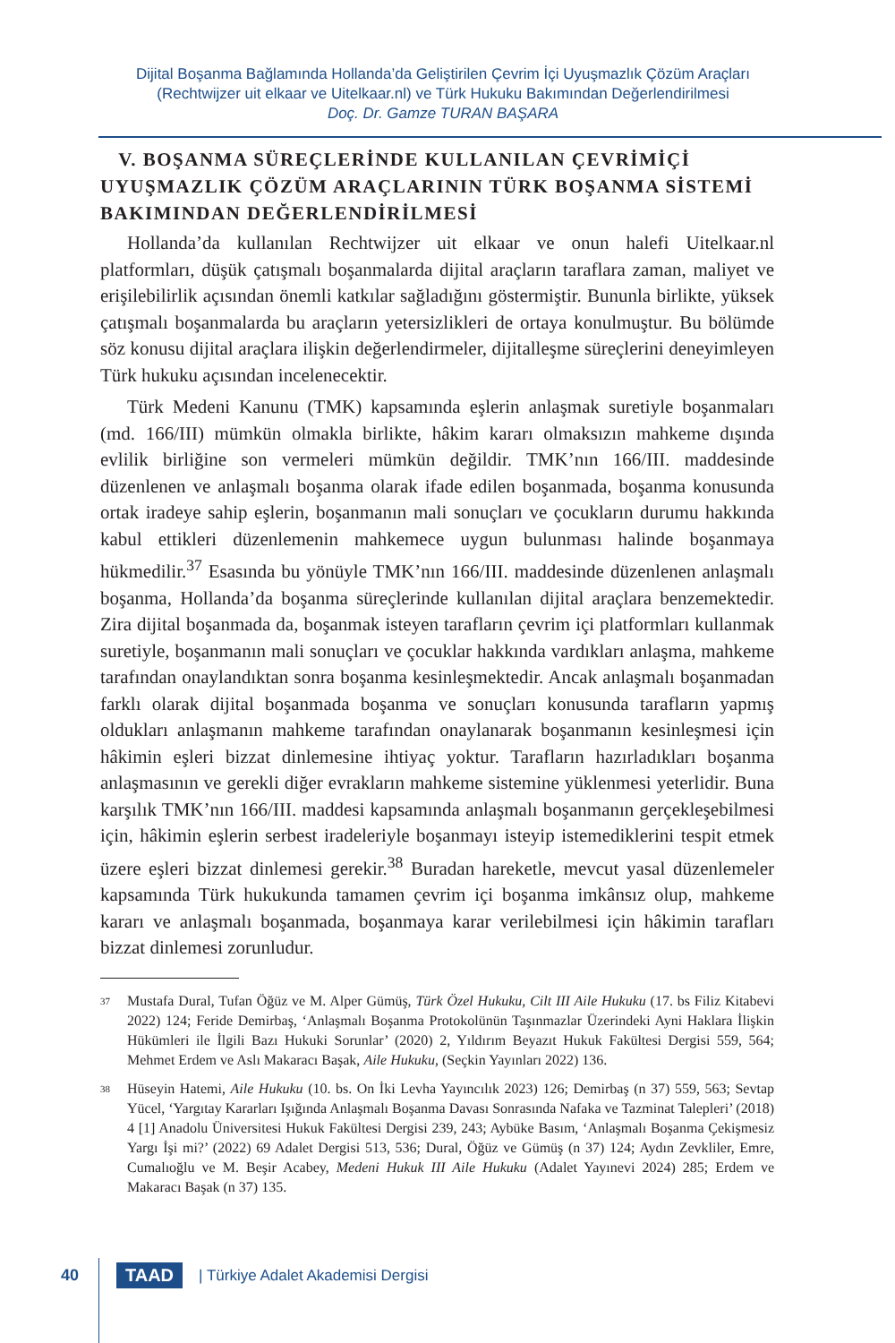Dijital Boşanma Bağlamında Hollanda’da Geliştirilen Çevrim İçi Uyuşmazlık Çözüm Araçları (Rechtwijzer uit elkaar ve Uitelkaar.nl) ve Türk Hukuku Bakımından Değerlendirilmesi
Doç. Dr. Gamze TURAN BAŞARA
V. BOŞANMA SÜREÇLERİNDE KULLANILAN ÇEVRİMİÇİ UYUŞMAZLIK ÇÖZÜM ARAÇLARININ TÜRK BOŞANMA SİSTEMİ BAKIMINDAN DEĞERLENDİRİLMESİ
Hollanda’da kullanılan Rechtwijzer uit elkaar ve onun halefi Uitelkaar.nl platformları, düşük çatışmalı boşanmalarda dijital araçların taraflara zaman, maliyet ve erişilebilirlik açısından önemli katkılar sağladığını göstermiştir. Bununla birlikte, yüksek çatışmalı boşanmalarda bu araçların yetersizlikleri de ortaya konulmuştur. Bu bölümde söz konusu dijital araçlara ilişkin değerlendirmeler, dijitalleşme süreçlerini deneyimleyen Türk hukuku açısından incelenecektir.
Türk Medeni Kanunu (TMK) kapsamında eşlerin anlaşmak suretiyle boşanmaları (md. 166/III) mümkün olmakla birlikte, hâkim kararı olmaksızın mahkeme dışında evlilik birliğine son vermeleri mümkün değildir. TMK’nın 166/III. maddesinde düzenlenen ve anlaşmalı boşanma olarak ifade edilen boşanmada, boşanma konusunda ortak iradeye sahip eşlerin, boşanmanın mali sonuçları ve çocukların durumu hakkında kabul ettikleri düzenlemenin mahkemece uygun bulunması halinde boşanmaya hükmedilir.<sup>37</sup> Esasında bu yönüyle TMK’nın 166/III. maddesinde düzenlenen anlaşmalı boşanma, Hollanda’da boşanma süreçlerinde kullanılan dijital araçlara benzemektedir. Zira dijital boşanmada da, boşanmak isteyen tarafların çevrim içi platformları kullanmak suretiyle, boşanmanın mali sonuçları ve çocuklar hakkında vardıkları anlaşma, mahkeme tarafından onaylandıktan sonra boşanma kesinleşmektedir. Ancak anlaşmalı boşanmadan farklı olarak dijital boşanmada boşanma ve sonuçları konusunda tarafların yapmış oldukları anlaşmanın mahkeme tarafından onaylanarak boşanmanın kesinleşmesi için hâkimin eşleri bizzat dinlemesine ihtiyaç yoktur. Tarafların hazırladıkları boşanma anlaşmasının ve gerekli diğer evrakların mahkeme sistemine yüklenmesi yeterlidir. Buna karşılık TMK’nın 166/III. maddesi kapsamında anlaşmalı boşanmanın gerçekleşebilmesi için, hâkimin eşlerin serbest iradeleriyle boşanmayı isteyip istemediklerini tespit etmek üzere eşleri bizzat dinlemesi gerekir.<sup>38</sup> Buradan hareketle, mevcut yasal düzenlemeler kapsamında Türk hukukunda tamamen çevrim içi boşanma imkânsız olup, mahkeme kararı ve anlaşmalı boşanmada, boşanmaya karar verilebilmesi için hâkimin tarafları bizzat dinlemesi zorunludur.
<sup>37</sup>
Mustafa Dural, Tufan Öğüz ve M. Alper Gümüş, Türk Özel Hukuku, Cilt III Aile Hukuku (17. bs Filiz Kitabevi 2022) 124; Feride Demirbaş, ‘Anlaşmalı Boşanma Protokolünün Taşınmazlar Üzerindeki Ayni Haklara İlişkin Hükümleri ile İlgili Bazı Hukuki Sorunlar’ (2020) 2, Yıldırım Beyazıt Hukuk Fakültesi Dergisi 559, 564; Mehmet Erdem ve Aslı Makaracı Başak, Aile Hukuku, (Seçkin Yayınları 2022) 136.
<sup>38</sup>
Hüseyin Hatemi, Aile Hukuku (10. bs. On İki Levha Yayıncılık 2023) 126; Demirbaş (n 37) 559, 563; Sevtap Yücel, ‘Yargıtay Kararları Işığında Anlaşmalı Boşanma Davası Sonrasında Nafaka ve Tazminat Talepleri’ (2018) 4 [1] Anadolu Üniversitesi Hukuk Fakültesi Dergisi 239, 243; Aybüke Basım, ‘Anlaşmalı Boşanma Çekişmesiz Yargı İşi mi?’ (2022) 69 Adalet Dergisi 513, 536; Dural, Öğüz ve Gümüş (n 37) 124; Aydın Zevkliler, Emre, Cumalıoğlu ve M. Beşir Acabey, Medeni Hukuk III Aile Hukuku (Adalet Yayınevi 2024) 285; Erdem ve Makaracı Başak (n 37) 135.
40 TAAD | Türkiye Adalet Akademisi Dergisi